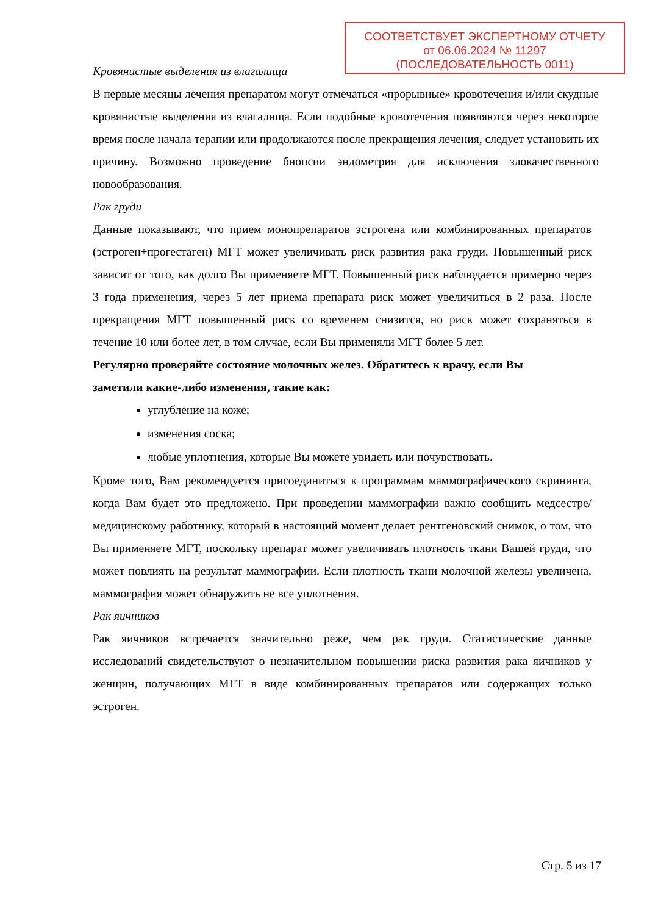СООТВЕТСТВУЕТ ЭКСПЕРТНОМУ ОТЧЕТУ
от 06.06.2024 № 11297
(ПОСЛЕДОВАТЕЛЬНОСТЬ 0011)
Кровянистые выделения из влагалища
В первые месяцы лечения препаратом могут отмечаться «прорывные» кровотечения и/или скудные кровянистые выделения из влагалища. Если подобные кровотечения появляются через некоторое время после начала терапии или продолжаются после прекращения лечения, следует установить их причину. Возможно проведение биопсии эндометрия для исключения злокачественного новообразования.
Рак груди
Данные показывают, что прием монопрепаратов эстрогена или комбинированных препаратов (эстроген+прогестаген) МГТ может увеличивать риск развития рака груди. Повышенный риск зависит от того, как долго Вы применяете МГТ. Повышенный риск наблюдается примерно через 3 года применения, через 5 лет приема препарата риск может увеличиться в 2 раза. После прекращения МГТ повышенный риск со временем снизится, но риск может сохраняться в течение 10 или более лет, в том случае, если Вы применяли МГТ более 5 лет.
Регулярно проверяйте состояние молочных желез. Обратитесь к врачу, если Вы
заметили какие-либо изменения, такие как:
углубление на коже;
изменения соска;
любые уплотнения, которые Вы можете увидеть или почувствовать.
Кроме того, Вам рекомендуется присоединиться к программам маммографического скрининга, когда Вам будет это предложено. При проведении маммографии важно сообщить медсестре/медицинскому работнику, который в настоящий момент делает рентгеновский снимок, о том, что Вы применяете МГТ, поскольку препарат может увеличивать плотность ткани Вашей груди, что может повлиять на результат маммографии. Если плотность ткани молочной железы увеличена, маммография может обнаружить не все уплотнения.
Рак яичников
Рак яичников встречается значительно реже, чем рак груди. Статистические данные исследований свидетельствуют о незначительном повышении риска развития рака яичников у женщин, получающих МГТ в виде комбинированных препаратов или содержащих только эстроген.
Стр. 5 из 17